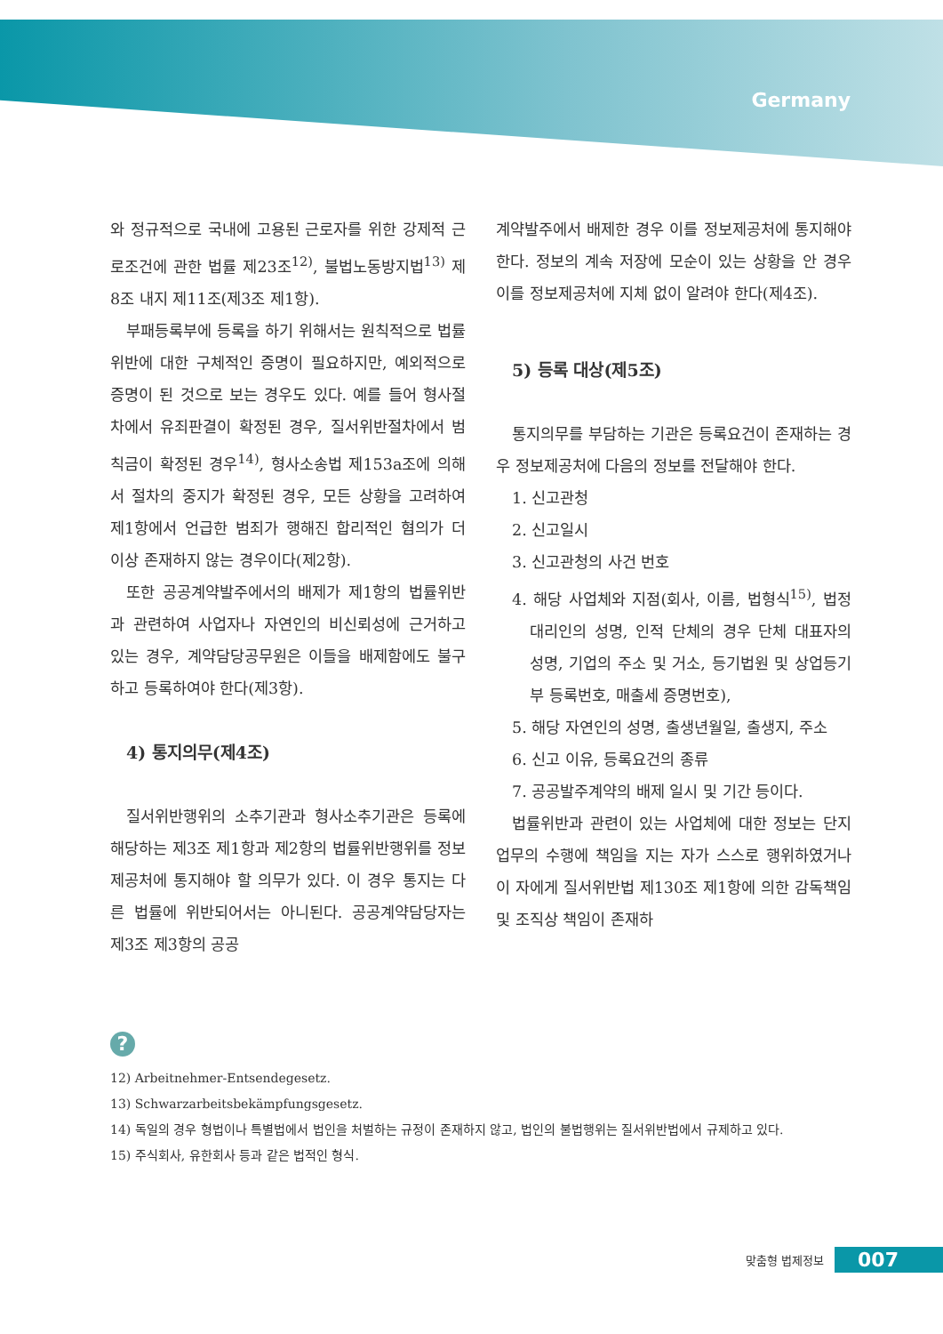Germany
와 정규적으로 국내에 고용된 근로자를 위한 강제적 근로조건에 관한 법률 제23조<sup>12)</sup>, 불법노동방지법<sup>13)</sup> 제8조 내지 제11조(제3조 제1항).
부패등록부에 등록을 하기 위해서는 원칙적으로 법률위반에 대한 구체적인 증명이 필요하지만, 예외적으로 증명이 된 것으로 보는 경우도 있다. 예를 들어 형사절차에서 유죄판결이 확정된 경우, 질서위반절차에서 범칙금이 확정된 경우<sup>14)</sup>, 형사소송법 제153a조에 의해서 절차의 중지가 확정된 경우, 모든 상황을 고려하여 제1항에서 언급한 범죄가 행해진 합리적인 혐의가 더 이상 존재하지 않는 경우이다(제2항).
또한 공공계약발주에서의 배제가 제1항의 법률위반과 관련하여 사업자나 자연인의 비신뢰성에 근거하고 있는 경우, 계약담당공무원은 이들을 배제함에도 불구하고 등록하여야 한다(제3항).
4) 통지의무(제4조)
질서위반행위의 소추기관과 형사소추기관은 등록에 해당하는 제3조 제1항과 제2항의 법률위반행위를 정보제공처에 통지해야 할 의무가 있다. 이 경우 통지는 다른 법률에 위반되어서는 아니된다. 공공계약담당자는 제3조 제3항의 공공
계약발주에서 배제한 경우 이를 정보제공처에 통지해야 한다. 정보의 계속 저장에 모순이 있는 상황을 안 경우 이를 정보제공처에 지체 없이 알려야 한다(제4조).
5) 등록 대상(제5조)
통지의무를 부담하는 기관은 등록요건이 존재하는 경우 정보제공처에 다음의 정보를 전달해야 한다.
1. 신고관청
2. 신고일시
3. 신고관청의 사건 번호
4. 해당 사업체와 지점(회사, 이름, 법형식<sup>15)</sup>, 법정 대리인의 성명, 인적 단체의 경우 단체 대표자의 성명, 기업의 주소 및 거소, 등기법원 및 상업등기부 등록번호, 매출세 증명번호),
5. 해당 자연인의 성명, 출생년월일, 출생지, 주소
6. 신고 이유, 등록요건의 종류
7. 공공발주계약의 배제 일시 및 기간 등이다.
법률위반과 관련이 있는 사업체에 대한 정보는 단지 업무의 수행에 책임을 지는 자가 스스로 행위하였거나 이 자에게 질서위반법 제130조 제1항에 의한 감독책임 및 조직상 책임이 존재하
?
12) Arbeitnehmer-Entsendegesetz.
13) Schwarzarbeitsbekämpfungsgesetz.
14) 독일의 경우 형법이나 특별법에서 법인을 처벌하는 규정이 존재하지 않고, 법인의 불법행위는 질서위반법에서 규제하고 있다.
15) 주식회사, 유한회사 등과 같은 법적인 형식.
맞춤형 법제정보 007